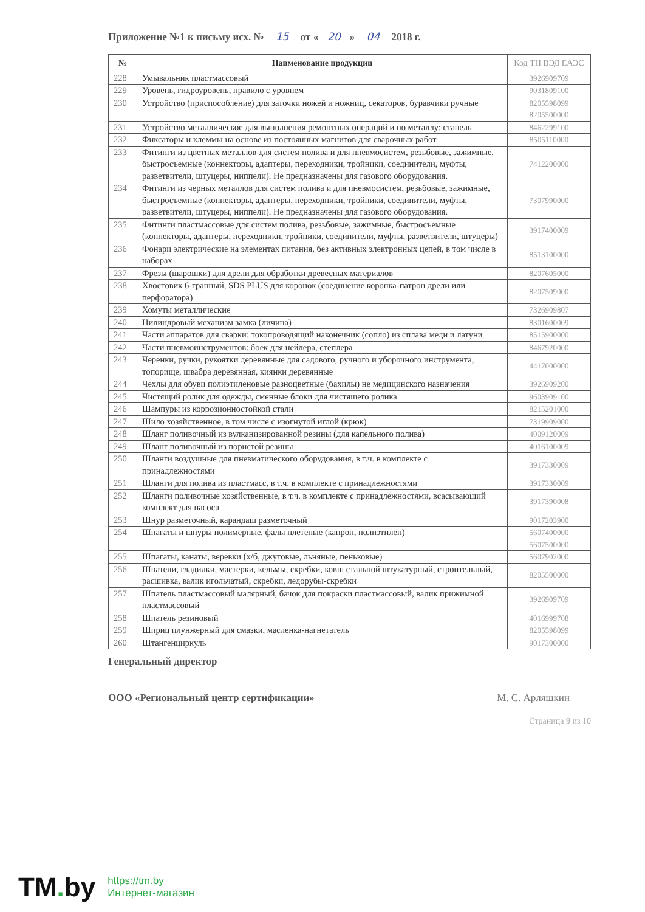Приложение №1 к письму исх. № 15 от « 20 » 04 2018 г.
| № | Наименование продукции | Код ТН ВЭД ЕАЭС |
| --- | --- | --- |
| 228 | Умывальник пластмассовый | 3926909709 |
| 229 | Уровень, гидроуровень, правило с уровнем | 9031809100 |
| 230 | Устройство (приспособление) для заточки ножей и ножниц, секаторов, буравчики ручные | 8205598099 8205500000 |
| 231 | Устройство металлическое для выполнения ремонтных операций и по металлу: стапель | 8462299100 |
| 232 | Фиксаторы и клеммы на основе из постоянных магнитов для сварочных работ | 8505110000 |
| 233 | Фитинги из цветных металлов для систем полива и для пневмосистем, резьбовые, зажимные, быстросъемные (коннекторы, адаптеры, переходники, тройники, соединители, муфты, разветвители, штуцеры, ниппели). Не предназначены для газового оборудования. | 7412200000 |
| 234 | Фитинги из черных металлов для систем полива и для пневмосистем, резьбовые, зажимные, быстросъемные (коннекторы, адаптеры, переходники, тройники, соединители, муфты, разветвители, штуцеры, ниппели). Не предназначены для газового оборудования. | 7307990000 |
| 235 | Фитинги пластмассовые для систем полива, резьбовые, зажимные, быстросъемные (коннекторы, адаптеры, переходники, тройники, соединители, муфты, разветвители, штуцеры) | 3917400009 |
| 236 | Фонари электрические на элементах питания, без активных электронных цепей, в том числе в наборах | 8513100000 |
| 237 | Фрезы (шарошки) для дрели для обработки древесных материалов | 8207605000 |
| 238 | Хвостовик 6-гранный, SDS PLUS для коронок (соединение коронка-патрон дрели или перфоратора) | 8207509000 |
| 239 | Хомуты металлические | 7326909807 |
| 240 | Цилиндровый механизм замка (личина) | 8301600009 |
| 241 | Части аппаратов для сварки: токопроводящий наконечник (сопло) из сплава меди и латуни | 8515900000 |
| 242 | Части пневмоинструментов: боек для нейлера, степлера | 8467920000 |
| 243 | Черенки, ручки, рукоятки деревянные для садового, ручного и уборочного инструмента, топорище, швабра деревянная, киянки деревянные | 4417000000 |
| 244 | Чехлы для обуви полиэтиленовые разноцветные (бахилы) не медицинского назначения | 3926909200 |
| 245 | Чистящий ролик для одежды, сменные блоки для чистящего ролика | 9603909100 |
| 246 | Шампуры из коррозионностойкой стали | 8215201000 |
| 247 | Шило хозяйственное, в том числе с изогнутой иглой (крюк) | 7319909000 |
| 248 | Шланг поливочный из вулканизированной резины (для капельного полива) | 4009120009 |
| 249 | Шланг поливочный из пористой резины | 4016100009 |
| 250 | Шланги воздушные для пневматического оборудования, в т.ч. в комплекте с принадлежностями | 3917330009 |
| 251 | Шланги для полива из пластмасс, в т.ч. в комплекте с принадлежностями | 3917330009 |
| 252 | Шланги поливочные хозяйственные, в т.ч. в комплекте с принадлежностями, всасывающий комплект для насоса | 3917390008 |
| 253 | Шнур разметочный, карандаш разметочный | 9017203900 |
| 254 | Шпагаты и шнуры полимерные, фалы плетеные (капрон, полиэтилен) | 5607400000 5607500000 |
| 255 | Шпагаты, канаты, веревки (х/б, джутовые, льняные, пеньковые) | 5607902000 |
| 256 | Шпатели, гладилки, мастерки, кельмы, скребки, ковш стальной штукатурный, строительный, расшивка, валик игольчатый, скребки, ледорубы-скребки | 8205500000 |
| 257 | Шпатель пластмассовый малярный, бачок для покраски пластмассовый, валик прижимной пластмассовый | 3926909709 |
| 258 | Шпатель резиновый | 4016999708 |
| 259 | Шприц плунжерный для смазки, масленка-нагнетатель | 8205598099 |
| 260 | Штангенциркуль | 9017300000 |
Генеральный директор
ООО «Региональный центр сертификации»
М. С. Арляшкин
Страница 9 из 10
TM. by
https://tm.by
Интернет-магазин